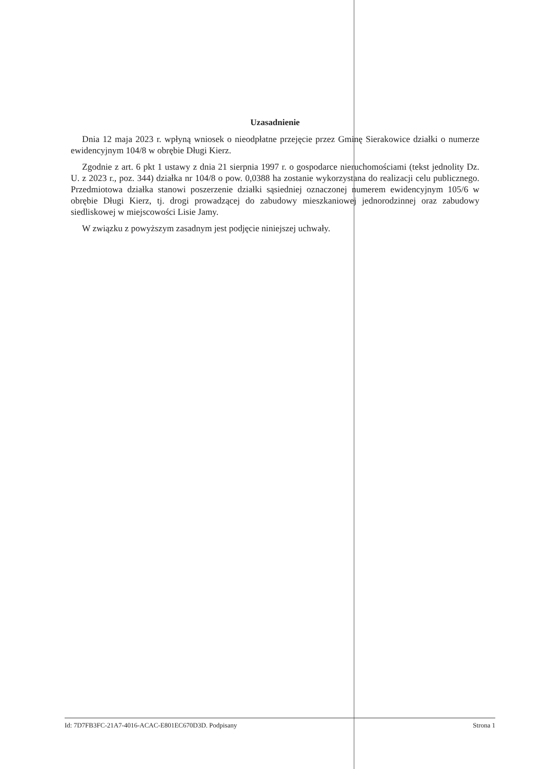Uzasadnienie
Dnia 12 maja 2023 r. wpłyną wniosek o nieodpłatne przejęcie przez Gminę Sierakowice działki o numerze ewidencyjnym 104/8 w obrębie Długi Kierz.
Zgodnie z art. 6 pkt 1 ustawy z dnia 21 sierpnia 1997 r. o gospodarce nieruchomościami (tekst jednolity Dz. U. z 2023 r., poz. 344) działka nr 104/8 o pow. 0,0388 ha zostanie wykorzystana do realizacji celu publicznego. Przedmiotowa działka stanowi poszerzenie działki sąsiedniej oznaczonej numerem ewidencyjnym 105/6 w obrębie Długi Kierz, tj. drogi prowadzącej do zabudowy mieszkaniowej jednorodzinnej oraz zabudowy siedliskowej w miejscowości Lisie Jamy.
W związku z powyższym zasadnym jest podjęcie niniejszej uchwały.
Id: 7D7FB3FC-21A7-4016-ACAC-E801EC670D3D. Podpisany Strona 1